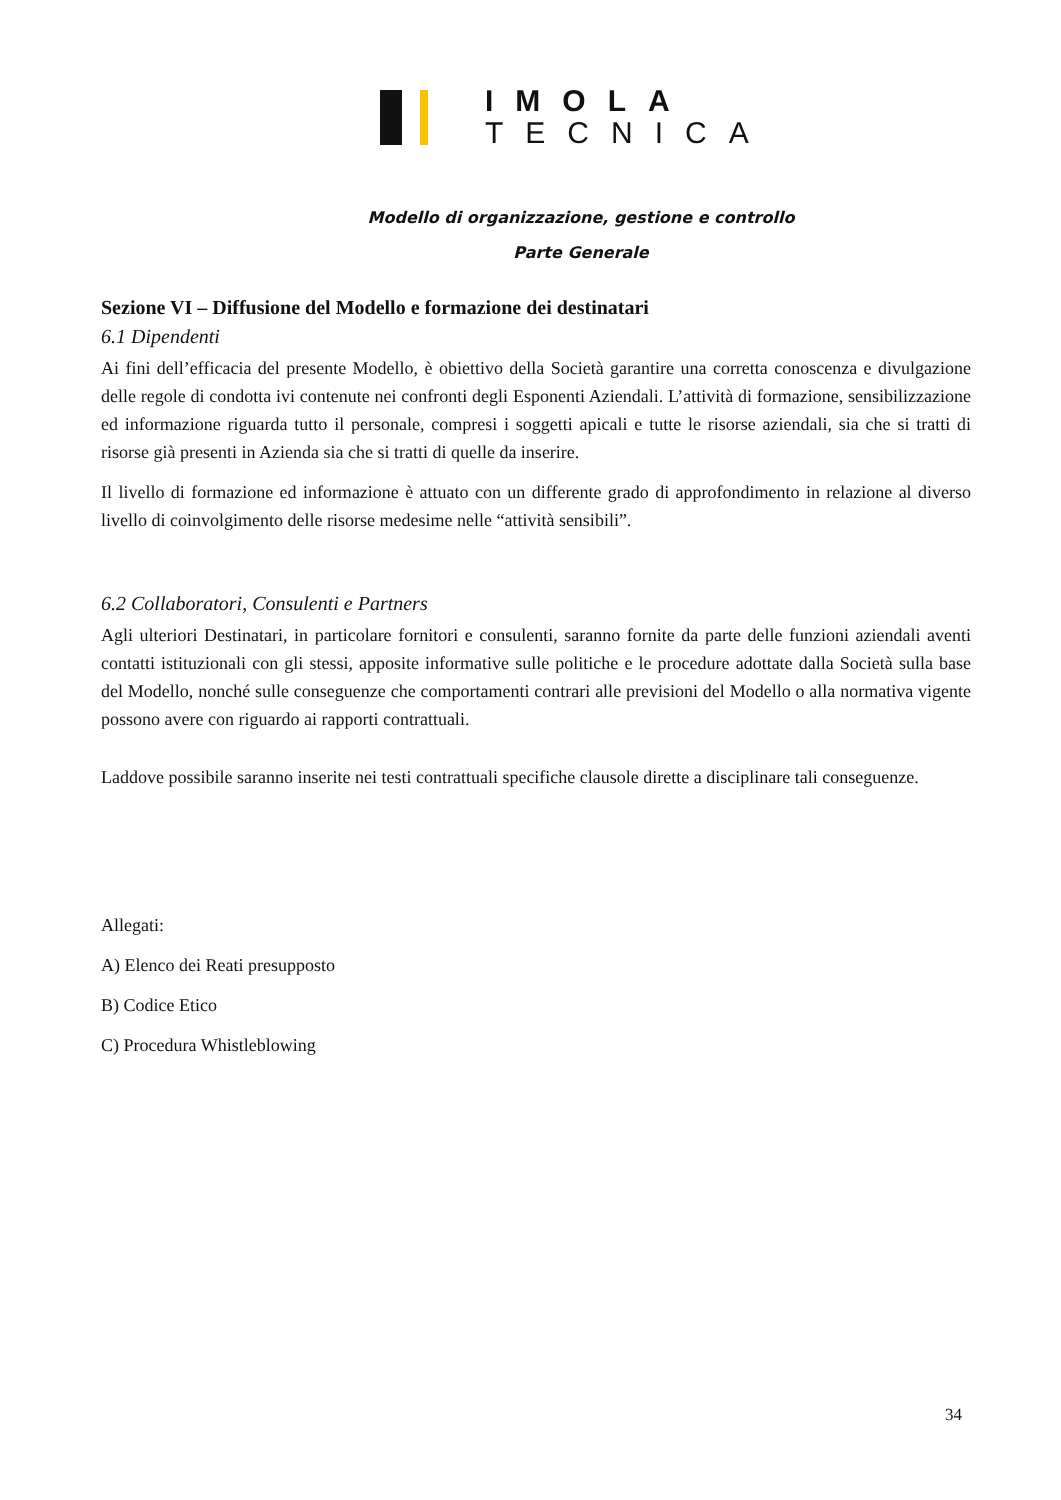IMOLA
TECNICA
Modello di organizzazione, gestione e controllo
Parte Generale
Sezione VI – Diffusione del Modello e formazione dei destinatari
6.1 Dipendenti
Ai fini dell’efficacia del presente Modello, è obiettivo della Società garantire una corretta conoscenza e divulgazione delle regole di condotta ivi contenute nei confronti degli Esponenti Aziendali. L’attività di formazione, sensibilizzazione ed informazione riguarda tutto il personale, compresi i soggetti apicali e tutte le risorse aziendali, sia che si tratti di risorse già presenti in Azienda sia che si tratti di quelle da inserire.
Il livello di formazione ed informazione è attuato con un differente grado di approfondimento in relazione al diverso livello di coinvolgimento delle risorse medesime nelle “attività sensibili”.
6.2 Collaboratori, Consulenti e Partners
Agli ulteriori Destinatari, in particolare fornitori e consulenti, saranno fornite da parte delle funzioni aziendali aventi contatti istituzionali con gli stessi, apposite informative sulle politiche e le procedure adottate dalla Società sulla base del Modello, nonché sulle conseguenze che comportamenti contrari alle previsioni del Modello o alla normativa vigente possono avere con riguardo ai rapporti contrattuali.
Laddove possibile saranno inserite nei testi contrattuali specifiche clausole dirette a disciplinare tali conseguenze.
Allegati:
A) Elenco dei Reati presupposto
B) Codice Etico
C) Procedura Whistleblowing
34